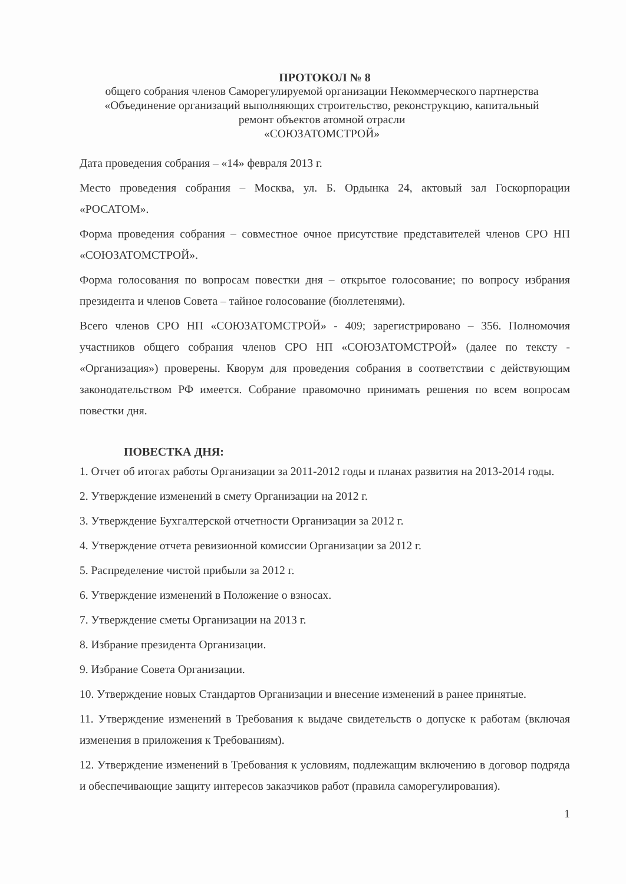ПРОТОКОЛ № 8
общего собрания членов Саморегулируемой организации Некоммерческого партнерства
«Объединение организаций выполняющих строительство, реконструкцию, капитальный
ремонт объектов атомной отрасли
«СОЮЗАТОМСТРОЙ»
Дата проведения собрания – «14» февраля 2013 г.
Место проведения собрания – Москва, ул. Б. Ордынка 24, актовый зал Госкорпорации «РОСАТОМ».
Форма проведения собрания – совместное очное присутствие представителей членов СРО НП «СОЮЗАТОМСТРОЙ».
Форма голосования по вопросам повестки дня – открытое голосование; по вопросу избрания президента и членов Совета – тайное голосование (бюллетенями).
Всего членов СРО НП «СОЮЗАТОМСТРОЙ» - 409; зарегистрировано – 356. Полномочия участников общего собрания членов СРО НП «СОЮЗАТОМСТРОЙ» (далее по тексту - «Организация») проверены. Кворум для проведения собрания в соответствии с действующим законодательством РФ имеется. Собрание правомочно принимать решения по всем вопросам повестки дня.
ПОВЕСТКА ДНЯ:
1. Отчет об итогах работы Организации за 2011-2012 годы и планах развития на 2013-2014 годы.
2. Утверждение изменений в смету Организации на 2012 г.
3. Утверждение Бухгалтерской отчетности Организации за 2012 г.
4. Утверждение отчета ревизионной комиссии Организации за 2012 г.
5. Распределение чистой прибыли за 2012 г.
6. Утверждение изменений в Положение о взносах.
7. Утверждение сметы Организации на 2013 г.
8. Избрание президента Организации.
9. Избрание Совета Организации.
10. Утверждение новых Стандартов Организации и внесение изменений в ранее принятые.
11. Утверждение изменений в Требования к выдаче свидетельств о допуске к работам (включая изменения в приложения к Требованиям).
12. Утверждение изменений в Требования к условиям, подлежащим включению в договор подряда и обеспечивающие защиту интересов заказчиков работ (правила саморегулирования).
1